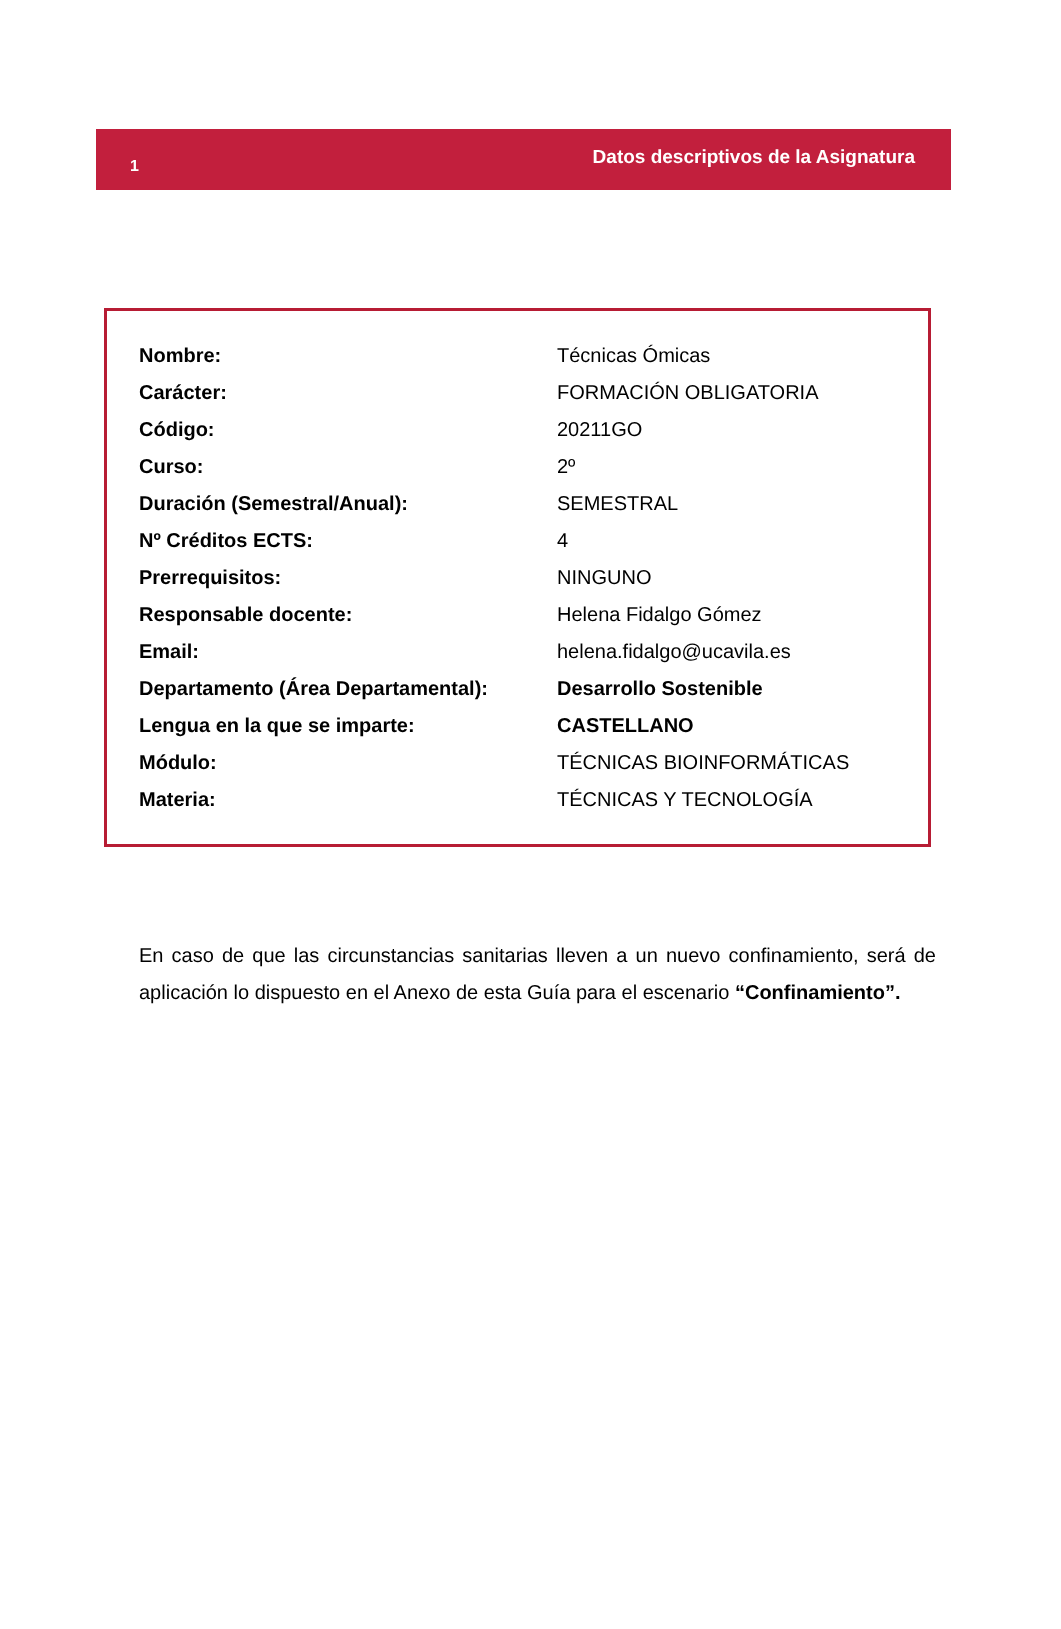1 Datos descriptivos de la Asignatura
| Nombre: | Técnicas Ómicas |
| Carácter: | FORMACIÓN OBLIGATORIA |
| Código: | 20211GO |
| Curso: | 2º |
| Duración (Semestral/Anual): | SEMESTRAL |
| Nº Créditos ECTS: | 4 |
| Prerrequisitos: | NINGUNO |
| Responsable docente: | Helena Fidalgo Gómez |
| Email: | helena.fidalgo@ucavila.es |
| Departamento (Área Departamental): | Desarrollo Sostenible |
| Lengua en la que se imparte: | CASTELLANO |
| Módulo: | TÉCNICAS BIOINFORMÁTICAS |
| Materia: | TÉCNICAS Y TECNOLOGÍA |
En caso de que las circunstancias sanitarias lleven a un nuevo confinamiento, será de aplicación lo dispuesto en el Anexo de esta Guía para el escenario “Confinamiento”.